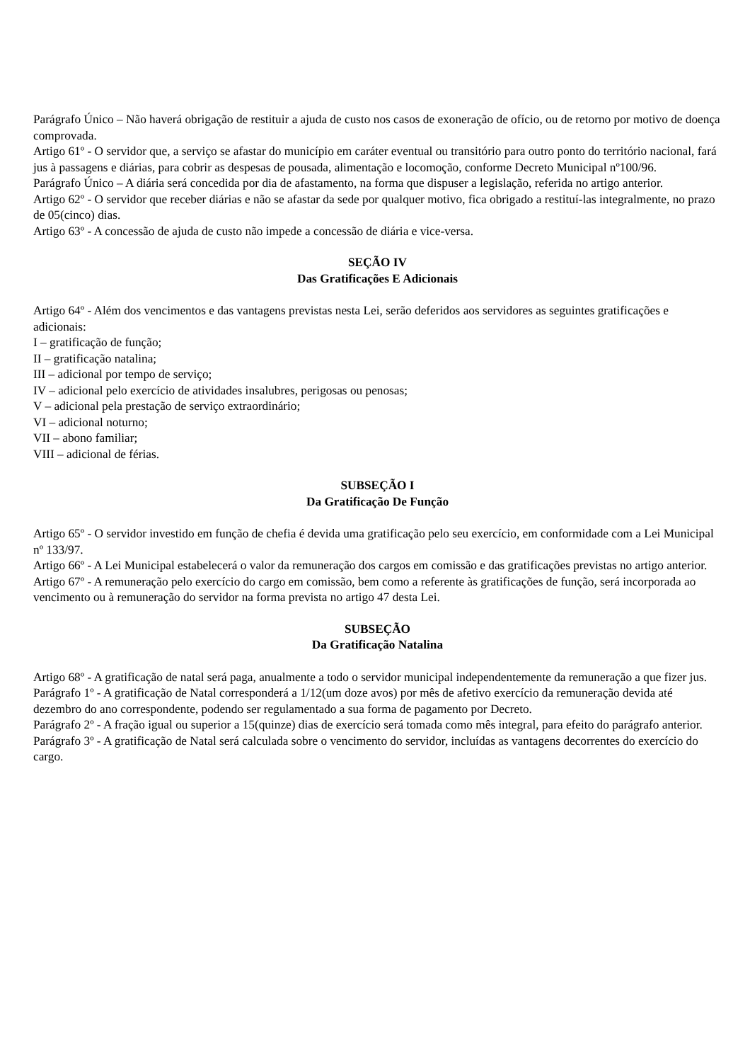Parágrafo Único – Não haverá obrigação de restituir a ajuda de custo nos casos de exoneração de ofício, ou de retorno por motivo de doença comprovada.
Artigo 61º - O servidor que, a serviço se afastar do município em caráter eventual ou transitório para outro ponto do território nacional, fará jus à passagens e diárias, para cobrir as despesas de pousada, alimentação e locomoção, conforme Decreto Municipal nº100/96.
Parágrafo Único – A diária será concedida por dia de afastamento, na forma que dispuser a legislação, referida no artigo anterior.
Artigo 62º - O servidor que receber diárias e não se afastar da sede por qualquer motivo, fica obrigado a restituí-las integralmente, no prazo de 05(cinco) dias.
Artigo 63º - A concessão de ajuda de custo não impede a concessão de diária e vice-versa.
SEÇÃO IV
Das Gratificações E Adicionais
Artigo 64º - Além dos vencimentos e das vantagens previstas nesta Lei, serão deferidos aos servidores as seguintes gratificações e adicionais:
I – gratificação de função;
II – gratificação natalina;
III – adicional por tempo de serviço;
IV – adicional pelo exercício de atividades insalubres, perigosas ou penosas;
V – adicional pela prestação de serviço extraordinário;
VI – adicional noturno;
VII – abono familiar;
VIII – adicional de férias.
SUBSEÇÃO I
Da Gratificação De Função
Artigo 65º - O servidor investido em função de chefia é devida uma gratificação pelo seu exercício, em conformidade com a Lei Municipal nº 133/97.
Artigo 66º - A Lei Municipal estabelecerá o valor da remuneração dos cargos em comissão e das gratificações previstas no artigo anterior.
Artigo 67º - A remuneração pelo exercício do cargo em comissão, bem como a referente às gratificações de função, será incorporada ao vencimento ou à remuneração do servidor na forma prevista no artigo 47 desta Lei.
SUBSEÇÃO
Da Gratificação Natalina
Artigo 68º - A gratificação de natal será paga, anualmente a todo o servidor municipal independentemente da remuneração a que fizer jus.
Parágrafo 1º - A gratificação de Natal corresponderá a 1/12(um doze avos) por mês de afetivo exercício da remuneração devida até dezembro do ano correspondente, podendo ser regulamentado a sua forma de pagamento por Decreto.
Parágrafo 2º - A fração igual ou superior a 15(quinze) dias de exercício será tomada como mês integral, para efeito do parágrafo anterior.
Parágrafo 3º - A gratificação de Natal será calculada sobre o vencimento do servidor, incluídas as vantagens decorrentes do exercício do cargo.